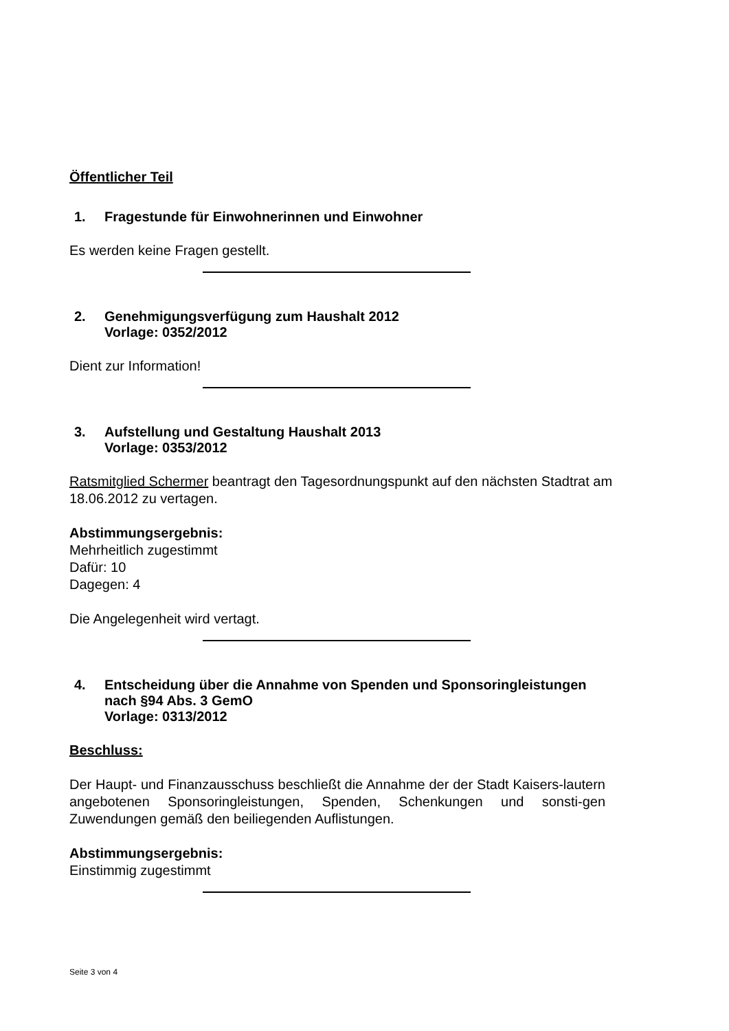Öffentlicher Teil
1. Fragestunde für Einwohnerinnen und Einwohner
Es werden keine Fragen gestellt.
2. Genehmigungsverfügung zum Haushalt 2012
Vorlage: 0352/2012
Dient zur Information!
3. Aufstellung und Gestaltung Haushalt 2013
Vorlage: 0353/2012
Ratsmitglied Schermer beantragt den Tagesordnungspunkt auf den nächsten Stadtrat am 18.06.2012 zu vertagen.
Abstimmungsergebnis:
Mehrheitlich zugestimmt
Dafür: 10
Dagegen: 4
Die Angelegenheit wird vertagt.
4. Entscheidung über die Annahme von Spenden und Sponsoringleistungen
nach §94 Abs. 3 GemO
Vorlage: 0313/2012
Beschluss:
Der Haupt- und Finanzausschuss beschließt die Annahme der der Stadt Kaisers-lautern angebotenen Sponsoringleistungen, Spenden, Schenkungen und sonsti-gen Zuwendungen gemäß den beiliegenden Auflistungen.
Abstimmungsergebnis:
Einstimmig zugestimmt
Seite 3 von 4